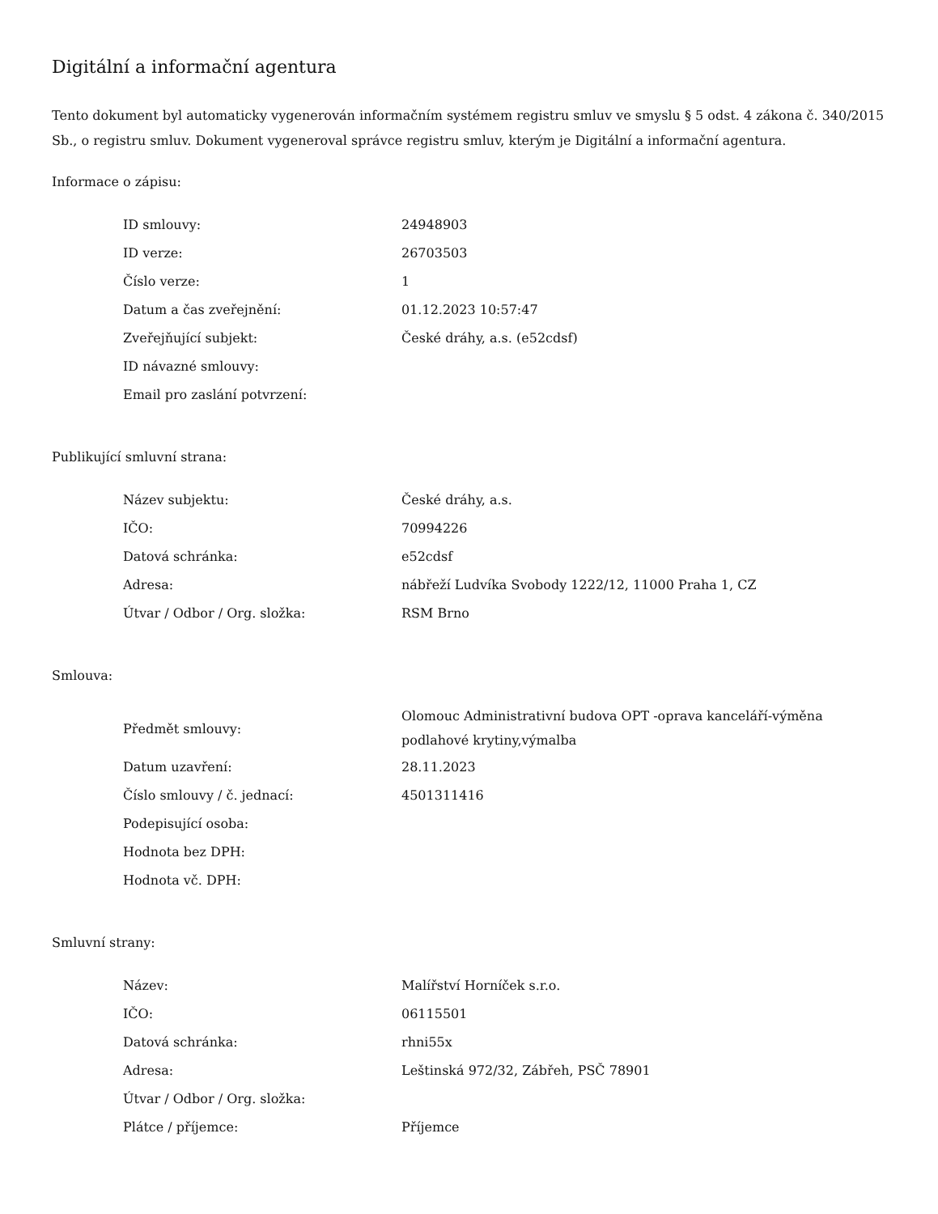Digitální a informační agentura
Tento dokument byl automaticky vygenerován informačním systémem registru smluv ve smyslu § 5 odst. 4 zákona č. 340/2015 Sb., o registru smluv. Dokument vygeneroval správce registru smluv, kterým je Digitální a informační agentura.
Informace o zápisu:
| ID smlouvy: | 24948903 |
| ID verze: | 26703503 |
| Číslo verze: | 1 |
| Datum a čas zveřejnění: | 01.12.2023 10:57:47 |
| Zveřejňující subjekt: | České dráhy, a.s. (e52cdsf) |
| ID návazné smlouvy: | |
| Email pro zaslání potvrzení: | |
Publikující smluvní strana:
| Název subjektu: | České dráhy, a.s. |
| IČO: | 70994226 |
| Datová schránka: | e52cdsf |
| Adresa: | nábřeží Ludvíka Svobody 1222/12, 11000 Praha 1, CZ |
| Útvar / Odbor / Org. složka: | RSM Brno |
Smlouva:
| Předmět smlouvy: | Olomouc Administrativní budova OPT -oprava kanceláří-výměna podlahové krytiny,výmalba |
| Datum uzavření: | 28.11.2023 |
| Číslo smlouvy / č. jednací: | 4501311416 |
| Podepisující osoba: | |
| Hodnota bez DPH: | |
| Hodnota vč. DPH: | |
Smluvní strany:
| Název: | Malířství Horníček s.r.o. |
| IČO: | 06115501 |
| Datová schránka: | rhni55x |
| Adresa: | Leštinská 972/32, Zábřeh, PSČ 78901 |
| Útvar / Odbor / Org. složka: | |
| Plátce / příjemce: | Příjemce |